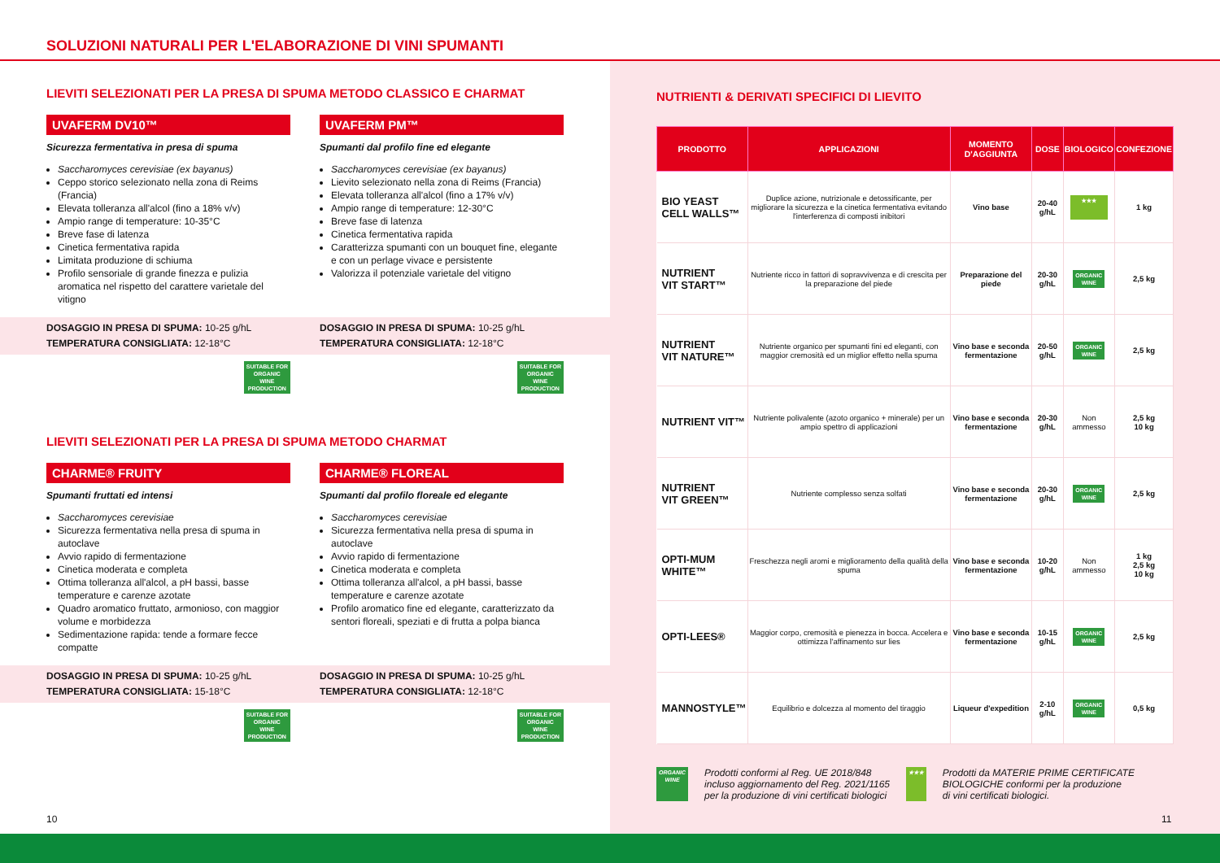SOLUZIONI NATURALI PER L'ELABORAZIONE DI VINI SPUMANTI
LIEVITI SELEZIONATI PER LA PRESA DI SPUMA METODO CLASSICO E CHARMAT
UVAFERM DV10™
Sicurezza fermentativa in presa di spuma
Saccharomyces cerevisiae (ex bayanus)
Ceppo storico selezionato nella zona di Reims (Francia)
Elevata tolleranza all'alcol (fino a 18% v/v)
Ampio range di temperature: 10-35°C
Breve fase di latenza
Cinetica fermentativa rapida
Limitata produzione di schiuma
Profilo sensoriale di grande finezza e pulizia aromatica nel rispetto del carattere varietale del vitigno
UVAFERM PM™
Spumanti dal profilo fine ed elegante
Saccharomyces cerevisiae (ex bayanus)
Lievito selezionato nella zona di Reims (Francia)
Elevata tolleranza all'alcol (fino a 17% v/v)
Ampio range di temperature: 12-30°C
Breve fase di latenza
Cinetica fermentativa rapida
Caratterizza spumanti con un bouquet fine, elegante e con un perlage vivace e persistente
Valorizza il potenziale varietale del vitigno
DOSAGGIO IN PRESA DI SPUMA: 10-25 g/hL
TEMPERATURA CONSIGLIATA: 12-18°C
DOSAGGIO IN PRESA DI SPUMA: 10-25 g/hL
TEMPERATURA CONSIGLIATA: 12-18°C
SUITABLE FOR
ORGANIC
WINE
PRODUCTION
SUITABLE FOR
ORGANIC
WINE
PRODUCTION
LIEVITI SELEZIONATI PER LA PRESA DI SPUMA METODO CHARMAT
CHARME® FRUITY
Spumanti fruttati ed intensi
Saccharomyces cerevisiae
Sicurezza fermentativa nella presa di spuma in autoclave
Avvio rapido di fermentazione
Cinetica moderata e completa
Ottima tolleranza all'alcol, a pH bassi, basse temperature e carenze azotate
Quadro aromatico fruttato, armonioso, con maggior volume e morbidezza
Sedimentazione rapida: tende a formare fecce compatte
CHARME® FLOREAL
Spumanti dal profilo floreale ed elegante
Saccharomyces cerevisiae
Sicurezza fermentativa nella presa di spuma in autoclave
Avvio rapido di fermentazione
Cinetica moderata e completa
Ottima tolleranza all'alcol, a pH bassi, basse temperature e carenze azotate
Profilo aromatico fine ed elegante, caratterizzato da sentori floreali, speziati e di frutta a polpa bianca
DOSAGGIO IN PRESA DI SPUMA: 10-25 g/hL
TEMPERATURA CONSIGLIATA: 15-18°C
DOSAGGIO IN PRESA DI SPUMA: 10-25 g/hL
TEMPERATURA CONSIGLIATA: 12-18°C
SUITABLE FOR
ORGANIC
WINE
PRODUCTION
SUITABLE FOR
ORGANIC
WINE
PRODUCTION
NUTRIENTI & DERIVATI SPECIFICI DI LIEVITO
| PRODOTTO | APPLICAZIONI | MOMENTO D'AGGIUNTA | DOSE | BIOLOGICO | CONFEZIONE |
| --- | --- | --- | --- | --- | --- |
| BIO YEAST CELL WALLS™ | Duplice azione, nutrizionale e detossificante, per migliorare la sicurezza e la cinetica fermentativa evitando l'interferenza di composti inibitori | Vino base | 20-40 g/hL | ★★★ | 1 kg |
| NUTRIENT VIT START™ | Nutriente ricco in fattori di sopravvivenza e di crescita per la preparazione del piede | Preparazione del piede | 20-30 g/hL | ORGANIC WINE | 2,5 kg |
| NUTRIENT VIT NATURE™ | Nutriente organico per spumanti fini ed eleganti, con maggior cremosità ed un miglior effetto nella spuma | Vino base e seconda fermentazione | 20-50 g/hL | ORGANIC WINE | 2,5 kg |
| NUTRIENT VIT™ | Nutriente polivalente (azoto organico + minerale) per un ampio spettro di applicazioni | Vino base e seconda fermentazione | 20-30 g/hL | Non ammesso | 2,5 kg 10 kg |
| NUTRIENT VIT GREEN™ | Nutriente complesso senza solfati | Vino base e seconda fermentazione | 20-30 g/hL | ORGANIC WINE | 2,5 kg |
| OPTI-MUM WHITE™ | Freschezza negli aromi e miglioramento della qualità della spuma | Vino base e seconda fermentazione | 10-20 g/hL | Non ammesso | 1 kg 2,5 kg 10 kg |
| OPTI-LEES® | Maggior corpo, cremosità e pienezza in bocca. Accelera e ottimizza l'affinamento sur lies | Vino base e seconda fermentazione | 10-15 g/hL | ORGANIC WINE | 2,5 kg |
| MANNOSTYLE™ | Equilibrio e dolcezza al momento del tiraggio | Liqueur d'expedition | 2-10 g/hL | ORGANIC WINE | 0,5 kg |
ORGANIC
WINE
Prodotti conformi al Reg. UE 2018/848
incluso aggiornamento del Reg. 2021/1165
per la produzione di vini certificati biologici
★★★
Prodotti da MATERIE PRIME CERTIFICATE
BIOLOGICHE conformi per la produzione
di vini certificati biologici.
10 11